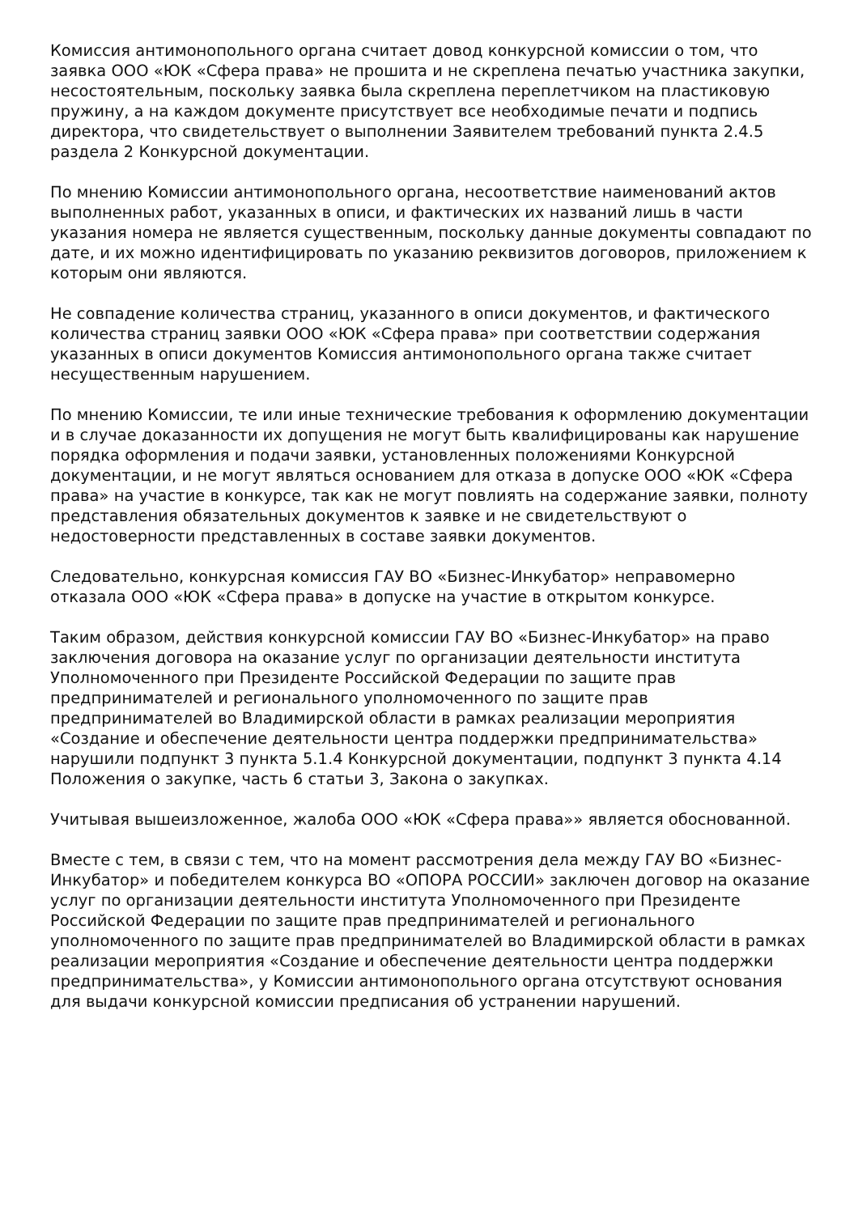Комиссия антимонопольного органа считает довод конкурсной комиссии о том, что заявка ООО «ЮК «Сфера права» не прошита и не скреплена печатью участника закупки, несостоятельным, поскольку заявка была скреплена переплетчиком на пластиковую пружину, а на каждом документе присутствует все необходимые печати и подпись директора, что свидетельствует о выполнении Заявителем требований пункта 2.4.5 раздела 2 Конкурсной документации.
По мнению Комиссии антимонопольного органа, несоответствие наименований актов выполненных работ, указанных в описи, и фактических их названий лишь в части указания номера не является существенным, поскольку данные документы совпадают по дате, и их можно идентифицировать по указанию реквизитов договоров, приложением к которым они являются.
Не совпадение количества страниц, указанного в описи документов, и фактического количества страниц заявки ООО «ЮК «Сфера права» при соответствии содержания указанных в описи документов Комиссия антимонопольного органа также считает несущественным нарушением.
По мнению Комиссии, те или иные технические требования к оформлению документации и в случае доказанности их допущения не могут быть квалифицированы как нарушение порядка оформления и подачи заявки, установленных положениями Конкурсной документации, и не могут являться основанием для отказа в допуске ООО «ЮК «Сфера права» на участие в конкурсе, так как не могут повлиять на содержание заявки, полноту представления обязательных документов к заявке и не свидетельствуют о недостоверности представленных в составе заявки документов.
Следовательно, конкурсная комиссия ГАУ ВО «Бизнес-Инкубатор» неправомерно отказала ООО «ЮК «Сфера права» в допуске на участие в открытом конкурсе.
Таким образом, действия конкурсной комиссии ГАУ ВО «Бизнес-Инкубатор» на право заключения договора на оказание услуг по организации деятельности института Уполномоченного при Президенте Российской Федерации по защите прав предпринимателей и регионального уполномоченного по защите прав предпринимателей во Владимирской области в рамках реализации мероприятия «Создание и обеспечение деятельности центра поддержки предпринимательства» нарушили подпункт 3 пункта 5.1.4 Конкурсной документации, подпункт 3 пункта 4.14 Положения о закупке, часть 6 статьи 3, Закона о закупках.
Учитывая вышеизложенное, жалоба ООО «ЮК «Сфера права»» является обоснованной.
Вместе с тем, в связи с тем, что на момент рассмотрения дела между ГАУ ВО «Бизнес-Инкубатор» и победителем конкурса ВО «ОПОРА РОССИИ» заключен договор на оказание услуг по организации деятельности института Уполномоченного при Президенте Российской Федерации по защите прав предпринимателей и регионального уполномоченного по защите прав предпринимателей во Владимирской области в рамках реализации мероприятия «Создание и обеспечение деятельности центра поддержки предпринимательства», у Комиссии антимонопольного органа отсутствуют основания для выдачи конкурсной комиссии предписания об устранении нарушений.